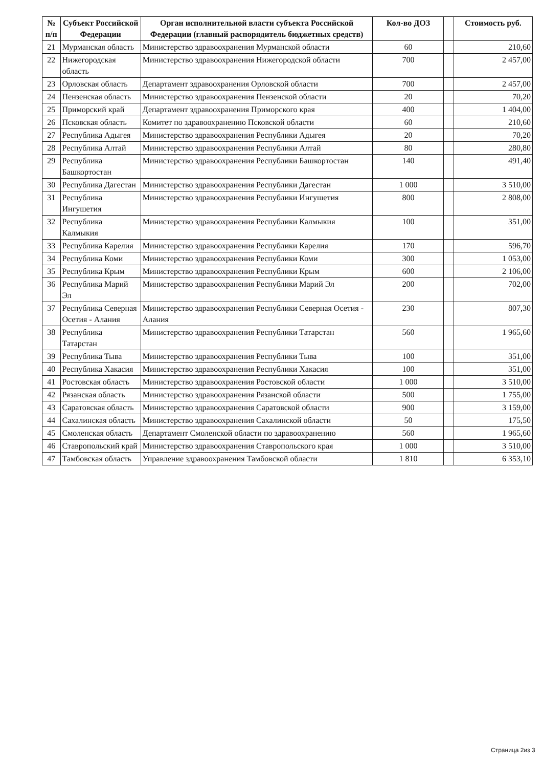| № п/п | Субъект Российской Федерации | Орган исполнительной власти субъекта Российской Федерации (главный распорядитель бюджетных средств) | Кол-во ДОЗ | | Стоимость руб. |
| --- | --- | --- | --- | --- | --- |
| 21 | Мурманская область | Министерство здравоохранения Мурманской области | 60 | | 210,60 |
| 22 | Нижегородская область | Министерство здравоохранения Нижегородской области | 700 | | 2 457,00 |
| 23 | Орловская область | Департамент здравоохранения Орловской области | 700 | | 2 457,00 |
| 24 | Пензенская область | Министерство здравоохранения Пензенской области | 20 | | 70,20 |
| 25 | Приморский край | Департамент здравоохранения Приморского края | 400 | | 1 404,00 |
| 26 | Псковская область | Комитет по здравоохранению Псковской области | 60 | | 210,60 |
| 27 | Республика Адыгея | Министерство здравоохранения Республики Адыгея | 20 | | 70,20 |
| 28 | Республика Алтай | Министерство здравоохранения Республики Алтай | 80 | | 280,80 |
| 29 | Республика Башкортостан | Министерство здравоохранения Республики Башкортостан | 140 | | 491,40 |
| 30 | Республика Дагестан | Министерство здравоохранения Республики Дагестан | 1 000 | | 3 510,00 |
| 31 | Республика Ингушетия | Министерство здравоохранения Республики Ингушетия | 800 | | 2 808,00 |
| 32 | Республика Калмыкия | Министерство здравоохранения Республики Калмыкия | 100 | | 351,00 |
| 33 | Республика Карелия | Министерство здравоохранения Республики Карелия | 170 | | 596,70 |
| 34 | Республика Коми | Министерство здравоохранения Республики Коми | 300 | | 1 053,00 |
| 35 | Республика Крым | Министерство здравоохранения Республики Крым | 600 | | 2 106,00 |
| 36 | Республика Марий Эл | Министерство здравоохранения Республики Марий Эл | 200 | | 702,00 |
| 37 | Республика Северная Осетия - Алания | Министерство здравоохранения Республики Северная Осетия - Алания | 230 | | 807,30 |
| 38 | Республика Татарстан | Министерство здравоохранения Республики Татарстан | 560 | | 1 965,60 |
| 39 | Республика Тыва | Министерство здравоохранения Республики Тыва | 100 | | 351,00 |
| 40 | Республика Хакасия | Министерство здравоохранения Республики Хакасия | 100 | | 351,00 |
| 41 | Ростовская область | Министерство здравоохранения Ростовской области | 1 000 | | 3 510,00 |
| 42 | Рязанская область | Министерство здравоохранения Рязанской области | 500 | | 1 755,00 |
| 43 | Саратовская область | Министерство здравоохранения Саратовской области | 900 | | 3 159,00 |
| 44 | Сахалинская область | Министерство здравоохранения Сахалинской области | 50 | | 175,50 |
| 45 | Смоленская область | Департамент Смоленской области по здравоохранению | 560 | | 1 965,60 |
| 46 | Ставропольский край | Министерство здравоохранения Ставропольского края | 1 000 | | 3 510,00 |
| 47 | Тамбовская область | Управление здравоохранения Тамбовской области | 1 810 | | 6 353,10 |
Страница 2из 3